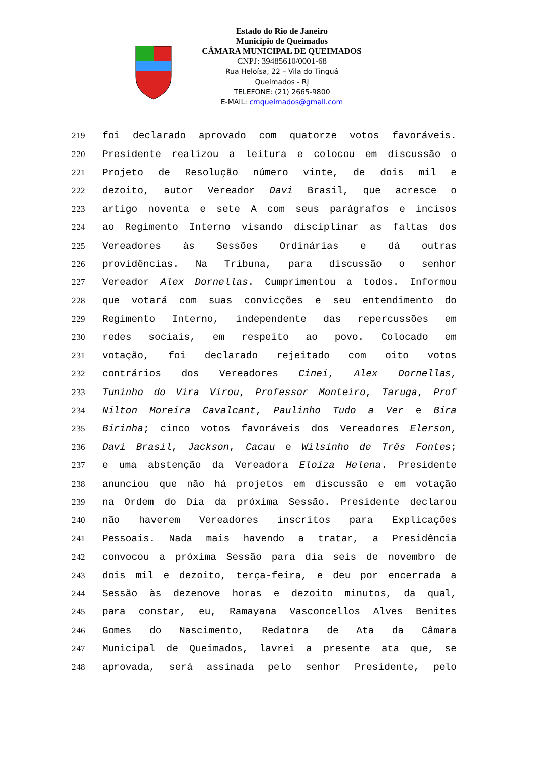Estado do Rio de Janeiro
Município de Queimados
CÂMARA MUNICIPAL DE QUEIMADOS
CNPJ: 39485610/0001-68
Rua Heloísa, 22 – Vila do Tinguá
Queimados - RJ
TELEFONE: (21) 2665-9800
E-MAIL: cmqueimados@gmail.com
219 foi declarado aprovado com quatorze votos favoráveis.
220 Presidente realizou a leitura e colocou em discussão o
221 Projeto de Resolução número vinte, de dois mil e
222 dezoito, autor Vereador Davi Brasil, que acresce o
223 artigo noventa e sete A com seus parágrafos e incisos
224 ao Regimento Interno visando disciplinar as faltas dos
225 Vereadores às Sessões Ordinárias e dá outras
226 providências. Na Tribuna, para discussão o senhor
227 Vereador Alex Dornellas. Cumprimentou a todos. Informou
228 que votará com suas convicções e seu entendimento do
229 Regimento Interno, independente das repercussões em
230 redes sociais, em respeito ao povo. Colocado em
231 votação, foi declarado rejeitado com oito votos
232 contrários dos Vereadores Cinei, Alex Dornellas,
233 Tuninho do Vira Virou, Professor Monteiro, Taruga, Prof
234 Nilton Moreira Cavalcant, Paulinho Tudo a Ver e Bira
235 Birinha; cinco votos favoráveis dos Vereadores Elerson,
236 Davi Brasil, Jackson, Cacau e Wilsinho de Três Fontes;
237 e uma abstenção da Vereadora Eloíza Helena. Presidente
238 anunciou que não há projetos em discussão e em votação
239 na Ordem do Dia da próxima Sessão. Presidente declarou
240 não haverem Vereadores inscritos para Explicações
241 Pessoais. Nada mais havendo a tratar, a Presidência
242 convocou a próxima Sessão para dia seis de novembro de
243 dois mil e dezoito, terça-feira, e deu por encerrada a
244 Sessão às dezenove horas e dezoito minutos, da qual,
245 para constar, eu, Ramayana Vasconcellos Alves Benites
246 Gomes do Nascimento, Redatora de Ata da Câmara
247 Municipal de Queimados, lavrei a presente ata que, se
248 aprovada, será assinada pelo senhor Presidente, pelo